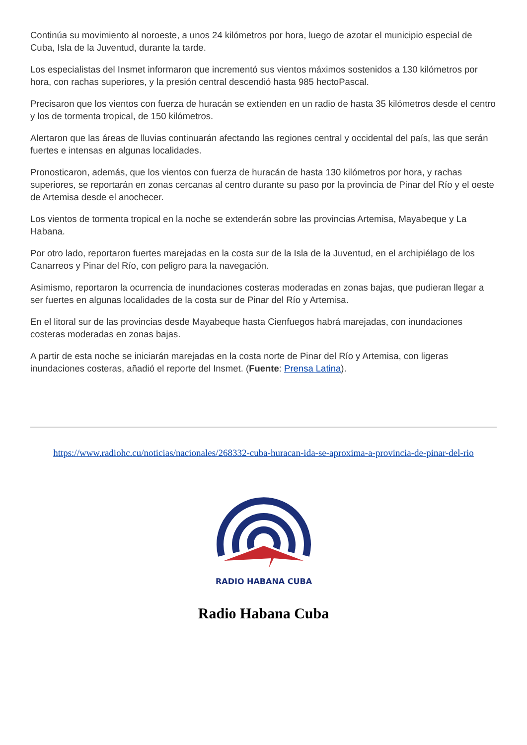Continúa su movimiento al noroeste, a unos 24 kilómetros por hora, luego de azotar el municipio especial de Cuba, Isla de la Juventud, durante la tarde.
Los especialistas del Insmet informaron que incrementó sus vientos máximos sostenidos a 130 kilómetros por hora, con rachas superiores, y la presión central descendió hasta 985 hectoPascal.
Precisaron que los vientos con fuerza de huracán se extienden en un radio de hasta 35 kilómetros desde el centro y los de tormenta tropical, de 150 kilómetros.
Alertaron que las áreas de lluvias continuarán afectando las regiones central y occidental del país, las que serán fuertes e intensas en algunas localidades.
Pronosticaron, además, que los vientos con fuerza de huracán de hasta 130 kilómetros por hora, y rachas superiores, se reportarán en zonas cercanas al centro durante su paso por la provincia de Pinar del Río y el oeste de Artemisa desde el anochecer.
Los vientos de tormenta tropical en la noche se extenderán sobre las provincias Artemisa, Mayabeque y La Habana.
Por otro lado, reportaron fuertes marejadas en la costa sur de la Isla de la Juventud, en el archipiélago de los Canarreos y Pinar del Río, con peligro para la navegación.
Asimismo, reportaron la ocurrencia de inundaciones costeras moderadas en zonas bajas, que pudieran llegar a ser fuertes en algunas localidades de la costa sur de Pinar del Río y Artemisa.
En el litoral sur de las provincias desde Mayabeque hasta Cienfuegos habrá marejadas, con inundaciones costeras moderadas en zonas bajas.
A partir de esta noche se iniciarán marejadas en la costa norte de Pinar del Río y Artemisa, con ligeras inundaciones costeras, añadió el reporte del Insmet. (Fuente: Prensa Latina).
https://www.radiohc.cu/noticias/nacionales/268332-cuba-huracan-ida-se-aproxima-a-provincia-de-pinar-del-rio
RADIO HABANA CUBA
Radio Habana Cuba